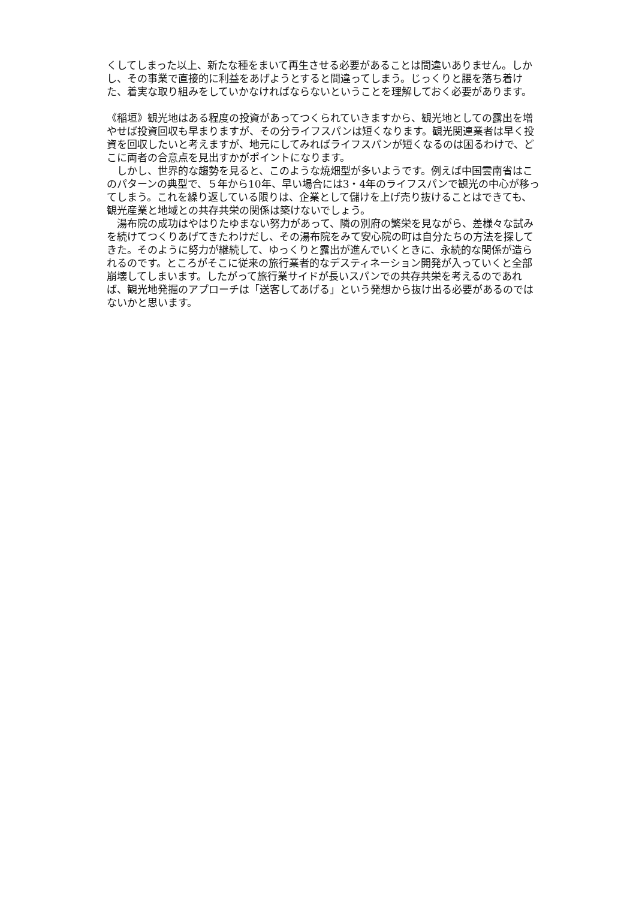くしてしまった以上、新たな種をまいて再生させる必要があることは間違いありません。しかし、その事業で直接的に利益をあげようとすると間違ってしまう。じっくりと腰を落ち着けた、着実な取り組みをしていかなければならないということを理解しておく必要があります。
《稲垣》観光地はある程度の投資があってつくられていきますから、観光地としての露出を増やせば投資回収も早まりますが、その分ライフスパンは短くなります。観光関連業者は早く投資を回収したいと考えますが、地元にしてみればライフスパンが短くなるのは困るわけで、どこに両者の合意点を見出すかがポイントになります。
　しかし、世界的な趨勢を見ると、このような焼畑型が多いようです。例えば中国雲南省はこのパターンの典型で、５年から10年、早い場合には3・4年のライフスパンで観光の中心が移ってしまう。これを繰り返している限りは、企業として儲けを上げ売り抜けることはできても、観光産業と地域との共存共栄の関係は築けないでしょう。
　湯布院の成功はやはりたゆまない努力があって、隣の別府の繁栄を見ながら、差様々な試みを続けてつくりあげてきたわけだし、その湯布院をみて安心院の町は自分たちの方法を探してきた。そのように努力が継続して、ゆっくりと露出が進んでいくときに、永続的な関係が造られるのです。ところがそこに従来の旅行業者的なデスティネーション開発が入っていくと全部崩壊してしまいます。したがって旅行業サイドが長いスパンでの共存共栄を考えるのであれば、観光地発掘のアプローチは「送客してあげる」という発想から抜け出る必要があるのではないかと思います。